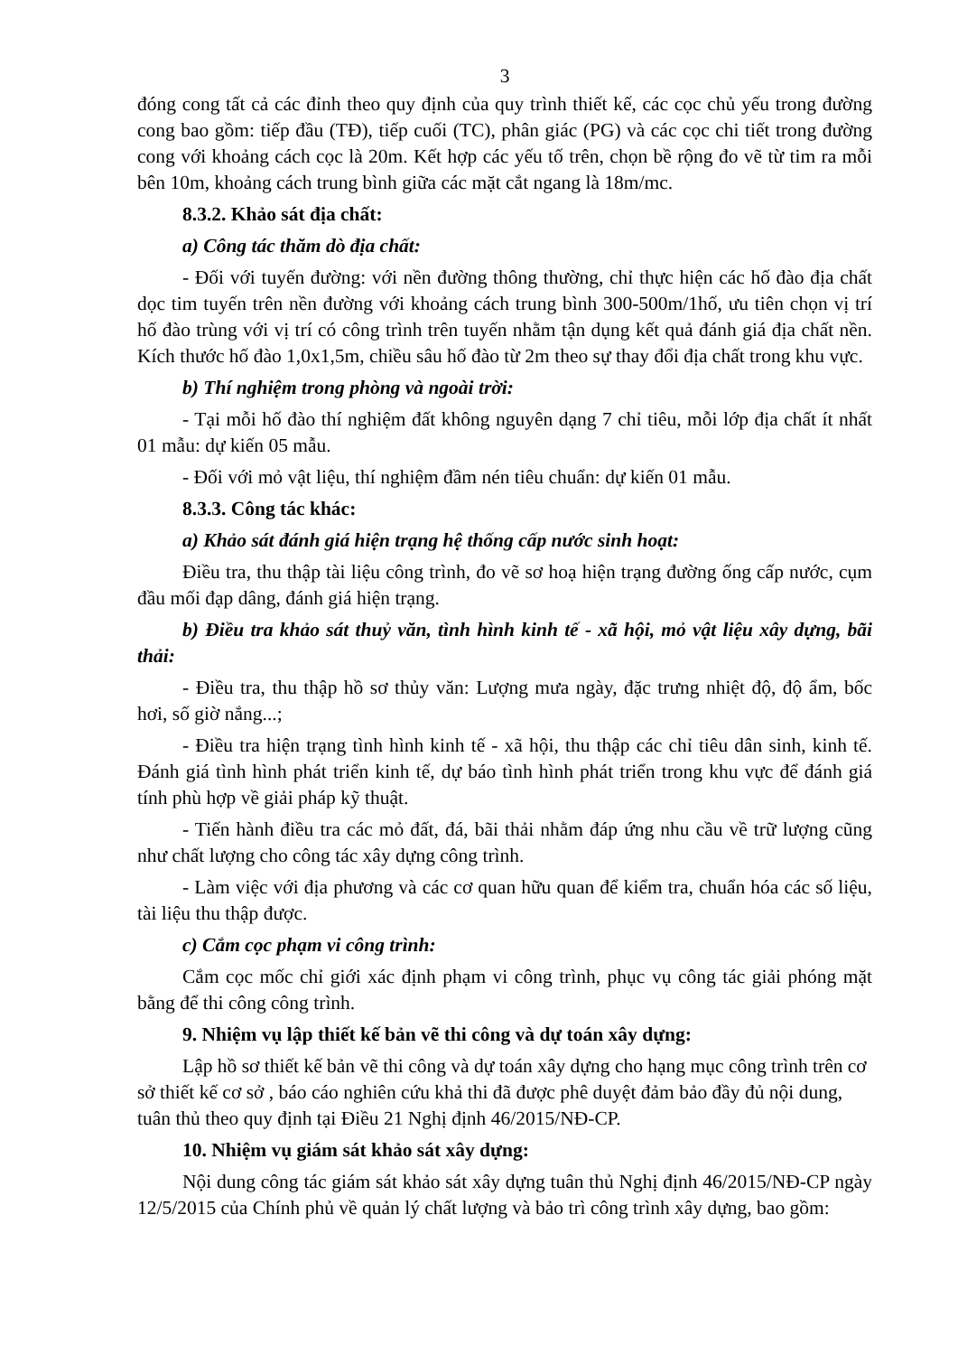3
đóng cong tất cả các đỉnh theo quy định của quy trình thiết kế, các cọc chủ yếu trong đường cong bao gồm: tiếp đầu (TĐ), tiếp cuối (TC), phân giác (PG) và các cọc chi tiết trong đường cong với khoảng cách cọc là 20m. Kết hợp các yếu tố trên, chọn bề rộng đo vẽ từ tim ra mỗi bên 10m, khoảng cách trung bình giữa các mặt cắt ngang là 18m/mc.
8.3.2. Khảo sát địa chất:
a) Công tác thăm dò địa chất:
- Đối với tuyến đường: với nền đường thông thường, chỉ thực hiện các hố đào địa chất dọc tim tuyến trên nền đường với khoảng cách trung bình 300-500m/1hố, ưu tiên chọn vị trí hố đào trùng với vị trí có công trình trên tuyến nhằm tận dụng kết quả đánh giá địa chất nền. Kích thước hố đào 1,0x1,5m, chiều sâu hố đào từ 2m theo sự thay đổi địa chất trong khu vực.
b) Thí nghiệm trong phòng và ngoài trời:
- Tại mỗi hố đào thí nghiệm đất không nguyên dạng 7 chỉ tiêu, mỗi lớp địa chất ít nhất 01 mẫu: dự kiến 05 mẫu.
- Đối với mỏ vật liệu, thí nghiệm đầm nén tiêu chuẩn: dự kiến 01 mẫu.
8.3.3. Công tác khác:
a) Khảo sát đánh giá hiện trạng hệ thống cấp nước sinh hoạt:
Điều tra, thu thập tài liệu công trình, đo vẽ sơ hoạ hiện trạng đường ống cấp nước, cụm đầu mối đạp dâng, đánh giá hiện trạng.
b) Điều tra khảo sát thuỷ văn, tình hình kinh tế - xã hội, mỏ vật liệu xây dựng, bãi thải:
- Điều tra, thu thập hồ sơ thủy văn: Lượng mưa ngày, đặc trưng nhiệt độ, độ ẩm, bốc hơi, số giờ nắng...;
- Điều tra hiện trạng tình hình kinh tế - xã hội, thu thập các chỉ tiêu dân sinh, kinh tế. Đánh giá tình hình phát triển kinh tế, dự báo tình hình phát triển trong khu vực để đánh giá tính phù hợp về giải pháp kỹ thuật.
- Tiến hành điều tra các mỏ đất, đá, bãi thải nhằm đáp ứng nhu cầu về trữ lượng cũng như chất lượng cho công tác xây dựng công trình.
- Làm việc với địa phương và các cơ quan hữu quan để kiểm tra, chuẩn hóa các số liệu, tài liệu thu thập được.
c) Cắm cọc phạm vi công trình:
Cắm cọc mốc chỉ giới xác định phạm vi công trình, phục vụ công tác giải phóng mặt bằng để thi công công trình.
9. Nhiệm vụ lập thiết kế bản vẽ thi công và dự toán xây dựng:
Lập hồ sơ thiết kế bản vẽ thi công và dự toán xây dựng cho hạng mục công trình trên cơ sở thiết kế cơ sở , báo cáo nghiên cứu khả thi đã được phê duyệt đảm bảo đầy đủ nội dung, tuân thủ theo quy định tại Điều 21 Nghị định 46/2015/NĐ-CP.
10. Nhiệm vụ giám sát khảo sát xây dựng:
Nội dung công tác giám sát khảo sát xây dựng tuân thủ Nghị định 46/2015/NĐ-CP ngày 12/5/2015 của Chính phủ về quản lý chất lượng và bảo trì công trình xây dựng, bao gồm: